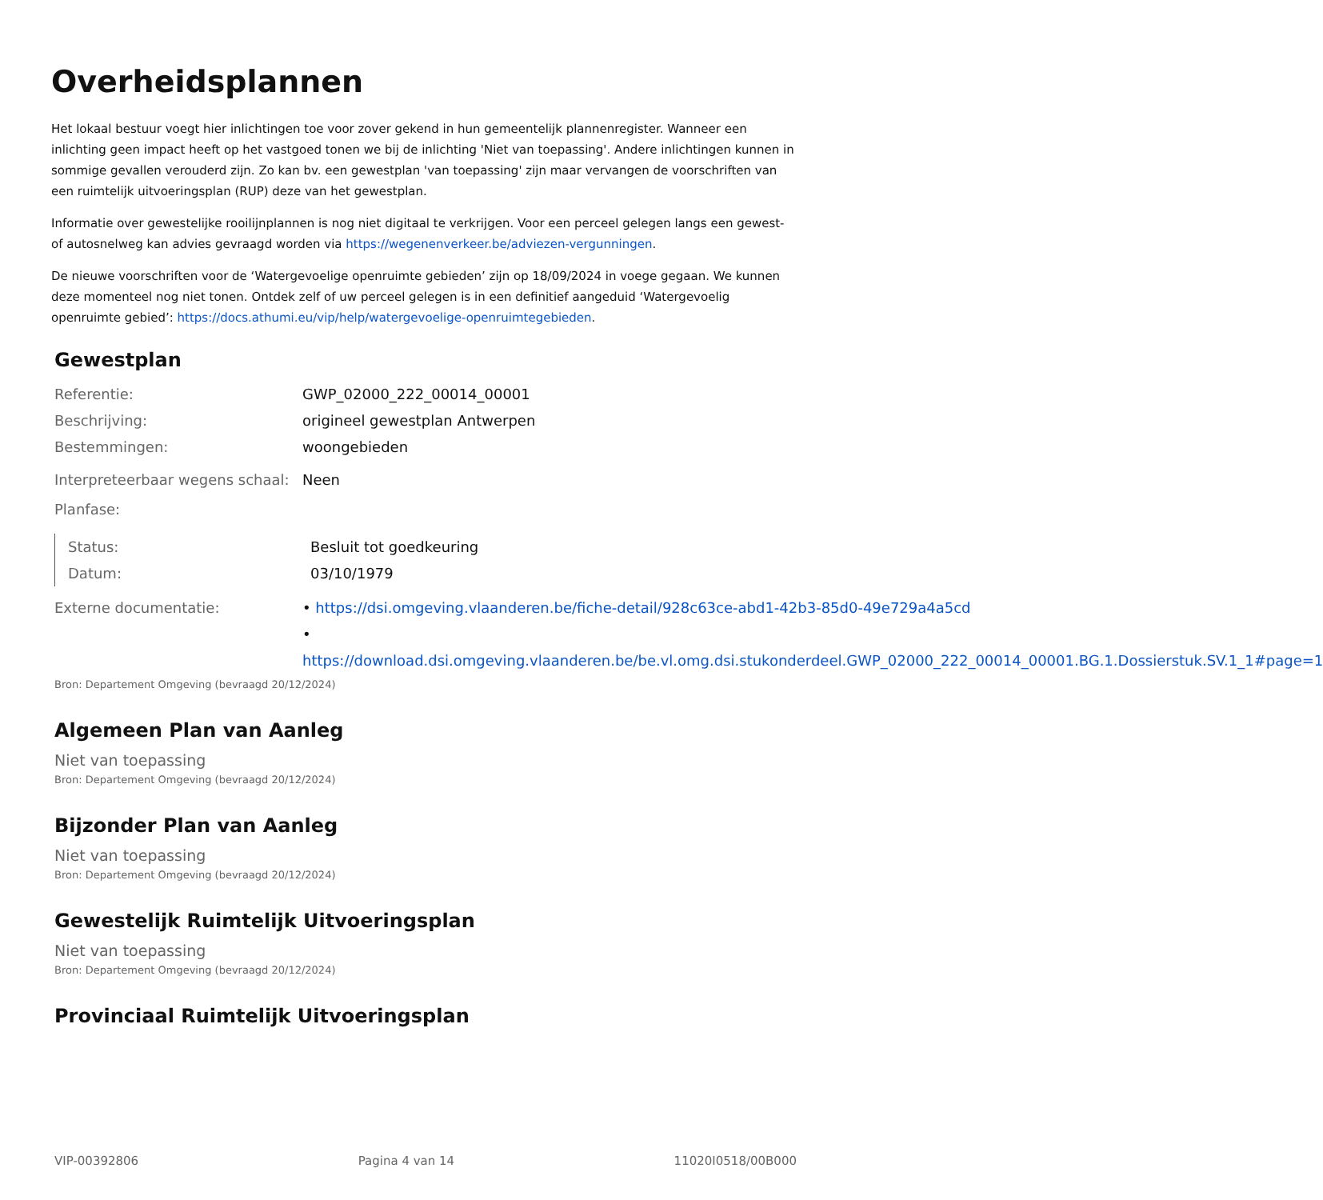Overheidsplannen
Het lokaal bestuur voegt hier inlichtingen toe voor zover gekend in hun gemeentelijk plannenregister. Wanneer een inlichting geen impact heeft op het vastgoed tonen we bij de inlichting 'Niet van toepassing'. Andere inlichtingen kunnen in sommige gevallen verouderd zijn. Zo kan bv. een gewestplan 'van toepassing' zijn maar vervangen de voorschriften van een ruimtelijk uitvoeringsplan (RUP) deze van het gewestplan.
Informatie over gewestelijke rooilijnplannen is nog niet digitaal te verkrijgen. Voor een perceel gelegen langs een gewest- of autosnelweg kan advies gevraagd worden via https://wegenenverkeer.be/adviezen-vergunningen.
De nieuwe voorschriften voor de ‘Watergevoelige openruimte gebieden’ zijn op 18/09/2024 in voege gegaan. We kunnen deze momenteel nog niet tonen. Ontdek zelf of uw perceel gelegen is in een definitief aangeduid ‘Watergevoelig openruimte gebied’: https://docs.athumi.eu/vip/help/watergevoelige-openruimtegebieden.
Gewestplan
Referentie: GWP_02000_222_00014_00001
Beschrijving: origineel gewestplan Antwerpen
Bestemmingen: woongebieden
Interpreteerbaar wegens schaal:
Neen
Planfase:
Status: Besluit tot goedkeuring
Datum: 03/10/1979
Externe documentatie: • https://dsi.omgeving.vlaanderen.be/fiche-detail/928c63ce-abd1-42b3-85d0-49e729a4a5cd
• https://download.dsi.omgeving.vlaanderen.be/be.vl.omg.dsi.stukonderdeel.GWP_02000_222_00014_00001.BG.1.Dossierstuk.SV.1_1#page=1
Bron: Departement Omgeving (bevraagd 20/12/2024)
Algemeen Plan van Aanleg
Niet van toepassing
Bron: Departement Omgeving (bevraagd 20/12/2024)
Bijzonder Plan van Aanleg
Niet van toepassing
Bron: Departement Omgeving (bevraagd 20/12/2024)
Gewestelijk Ruimtelijk Uitvoeringsplan
Niet van toepassing
Bron: Departement Omgeving (bevraagd 20/12/2024)
Provinciaal Ruimtelijk Uitvoeringsplan
VIP-00392806 Pagina 4 van 14 11020I0518/00B000